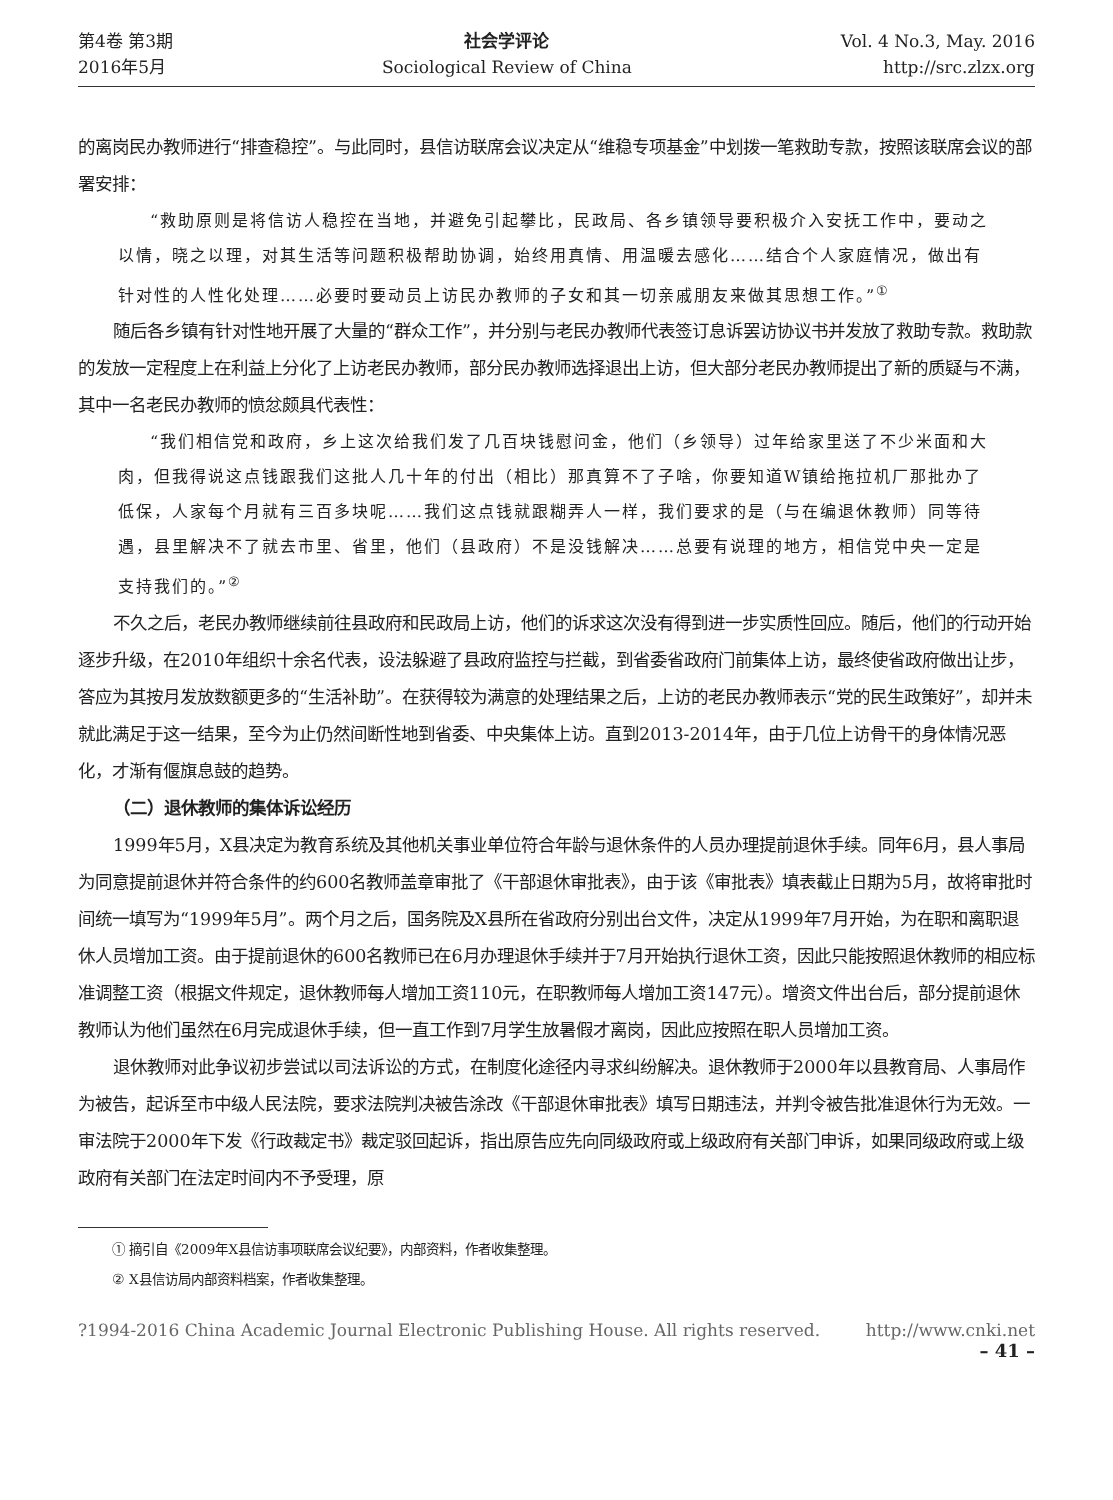第4卷 第3期
2016年5月
社会学评论
Sociological Review of China
Vol. 4 No.3, May. 2016
http://src.zlzx.org
的离岗民办教师进行“排查稳控”。与此同时，县信访联席会议决定从“维稳专项基金”中划拨一笔救助专款，按照该联席会议的部署安排：
“救助原则是将信访人稳控在当地，并避免引起攀比，民政局、各乡镇领导要积极介入安抚工作中，要动之以情，晓之以理，对其生活等问题积极帮助协调，始终用真情、用温暖去感化……结合个人家庭情况，做出有针对性的人性化处理……必要时要动员上访民办教师的子女和其一切亲戚朋友来做其思想工作。”<sup>①</sup>
随后各乡镇有针对性地开展了大量的“群众工作”，并分别与老民办教师代表签订息诉罢访协议书并发放了救助专款。救助款的发放一定程度上在利益上分化了上访老民办教师，部分民办教师选择退出上访，但大部分老民办教师提出了新的质疑与不满，其中一名老民办教师的愤忿颇具代表性：
“我们相信党和政府，乡上这次给我们发了几百块钱慰问金，他们（乡领导）过年给家里送了不少米面和大肉，但我得说这点钱跟我们这批人几十年的付出（相比）那真算不了子啥，你要知道W镇给拖拉机厂那批办了低保，人家每个月就有三百多块呢……我们这点钱就跟糊弄人一样，我们要求的是（与在编退休教师）同等待遇，县里解决不了就去市里、省里，他们（县政府）不是没钱解决……总要有说理的地方，相信党中央一定是支持我们的。”<sup>②</sup>
不久之后，老民办教师继续前往县政府和民政局上访，他们的诉求这次没有得到进一步实质性回应。随后，他们的行动开始逐步升级，在2010年组织十余名代表，设法躲避了县政府监控与拦截，到省委省政府门前集体上访，最终使省政府做出让步，答应为其按月发放数额更多的“生活补助”。在获得较为满意的处理结果之后，上访的老民办教师表示“党的民生政策好”，却并未就此满足于这一结果，至今为止仍然间断性地到省委、中央集体上访。直到2013-2014年，由于几位上访骨干的身体情况恶化，才渐有偃旗息鼓的趋势。
（二）退休教师的集体诉讼经历
1999年5月，X县决定为教育系统及其他机关事业单位符合年龄与退休条件的人员办理提前退休手续。同年6月，县人事局为同意提前退休并符合条件的约600名教师盖章审批了《干部退休审批表》，由于该《审批表》填表截止日期为5月，故将审批时间统一填写为“1999年5月”。两个月之后，国务院及X县所在省政府分别出台文件，决定从1999年7月开始，为在职和离职退休人员增加工资。由于提前退休的600名教师已在6月办理退休手续并于7月开始执行退休工资，因此只能按照退休教师的相应标准调整工资（根据文件规定，退休教师每人增加工资110元，在职教师每人增加工资147元）。增资文件出台后，部分提前退休教师认为他们虽然在6月完成退休手续，但一直工作到7月学生放暑假才离岗，因此应按照在职人员增加工资。
退休教师对此争议初步尝试以司法诉讼的方式，在制度化途径内寻求纠纷解决。退休教师于2000年以县教育局、人事局作为被告，起诉至市中级人民法院，要求法院判决被告涂改《干部退休审批表》填写日期违法，并判令被告批准退休行为无效。一审法院于2000年下发《行政裁定书》裁定驳回起诉，指出原告应先向同级政府或上级政府有关部门申诉，如果同级政府或上级政府有关部门在法定时间内不予受理，原
① 摘引自《2009年X县信访事项联席会议纪要》，内部资料，作者收集整理。
② X县信访局内部资料档案，作者收集整理。
?1994-2016 China Academic Journal Electronic Publishing House. All rights reserved. http://www.cnki.net
– 41 –